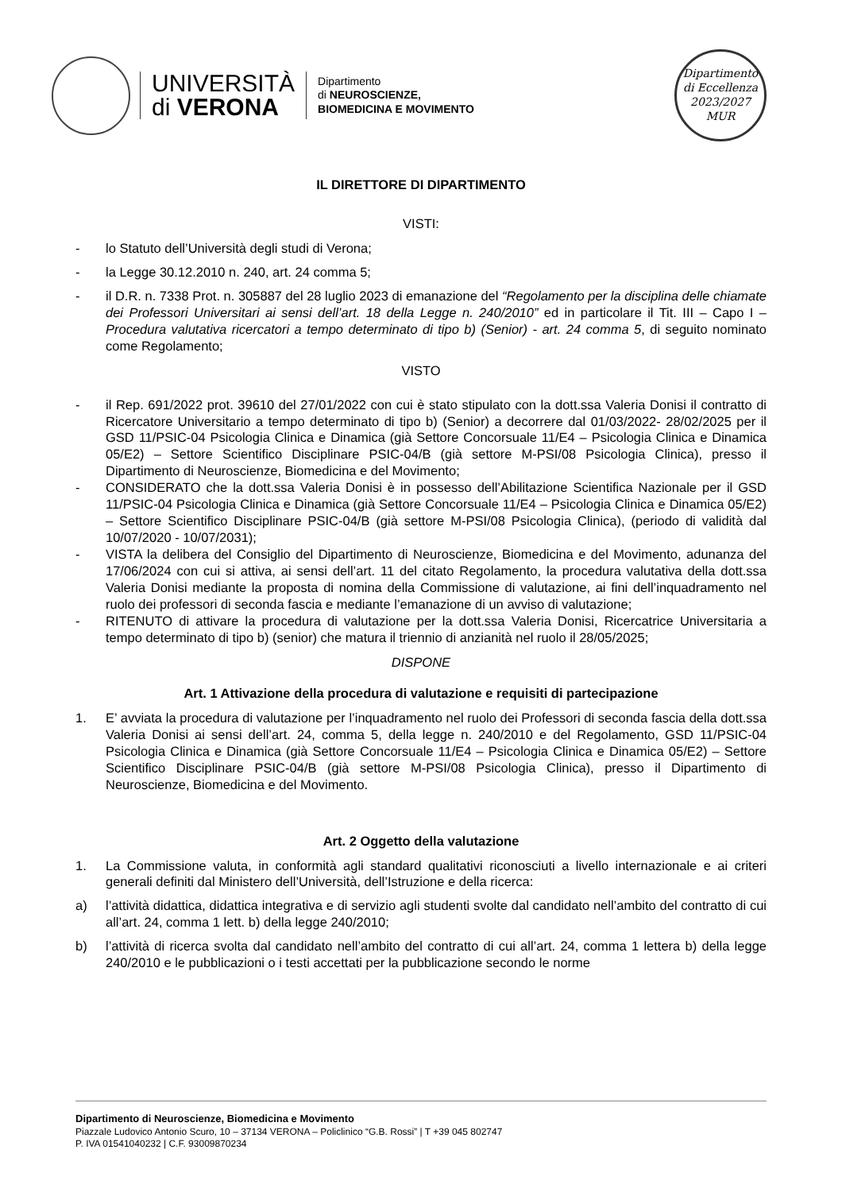UNIVERSITÀ
di VERONA
Dipartimento
di NEUROSCIENZE,
BIOMEDICINA E MOVIMENTO
Dipartimento
di Eccellenza
2023/2027 MUR
IL DIRETTORE DI DIPARTIMENTO
VISTI:
- lo Statuto dell’Università degli studi di Verona;
- la Legge 30.12.2010 n. 240, art. 24 comma 5;
- il D.R. n. 7338 Prot. n. 305887 del 28 luglio 2023 di emanazione del “Regolamento per la disciplina delle chiamate dei Professori Universitari ai sensi dell’art. 18 della Legge n. 240/2010” ed in particolare il Tit. III – Capo I – Procedura valutativa ricercatori a tempo determinato di tipo b) (Senior) - art. 24 comma 5, di seguito nominato come Regolamento;
VISTO
- il Rep. 691/2022 prot. 39610 del 27/01/2022 con cui è stato stipulato con la dott.ssa Valeria Donisi il contratto di Ricercatore Universitario a tempo determinato di tipo b) (Senior) a decorrere dal 01/03/2022- 28/02/2025 per il GSD 11/PSIC-04 Psicologia Clinica e Dinamica (già Settore Concorsuale 11/E4 – Psicologia Clinica e Dinamica 05/E2) – Settore Scientifico Disciplinare PSIC-04/B (già settore M-PSI/08 Psicologia Clinica), presso il Dipartimento di Neuroscienze, Biomedicina e del Movimento;
- CONSIDERATO che la dott.ssa Valeria Donisi è in possesso dell’Abilitazione Scientifica Nazionale per il GSD 11/PSIC-04 Psicologia Clinica e Dinamica (già Settore Concorsuale 11/E4 – Psicologia Clinica e Dinamica 05/E2) – Settore Scientifico Disciplinare PSIC-04/B (già settore M-PSI/08 Psicologia Clinica), (periodo di validità dal 10/07/2020 - 10/07/2031);
- VISTA la delibera del Consiglio del Dipartimento di Neuroscienze, Biomedicina e del Movimento, adunanza del 17/06/2024 con cui si attiva, ai sensi dell’art. 11 del citato Regolamento, la procedura valutativa della dott.ssa Valeria Donisi mediante la proposta di nomina della Commissione di valutazione, ai fini dell’inquadramento nel ruolo dei professori di seconda fascia e mediante l’emanazione di un avviso di valutazione;
- RITENUTO di attivare la procedura di valutazione per la dott.ssa Valeria Donisi, Ricercatrice Universitaria a tempo determinato di tipo b) (senior) che matura il triennio di anzianità nel ruolo il 28/05/2025;
DISPONE
Art. 1 Attivazione della procedura di valutazione e requisiti di partecipazione
1. E’ avviata la procedura di valutazione per l’inquadramento nel ruolo dei Professori di seconda fascia della dott.ssa Valeria Donisi ai sensi dell’art. 24, comma 5, della legge n. 240/2010 e del Regolamento, GSD 11/PSIC-04 Psicologia Clinica e Dinamica (già Settore Concorsuale 11/E4 – Psicologia Clinica e Dinamica 05/E2) – Settore Scientifico Disciplinare PSIC-04/B (già settore M-PSI/08 Psicologia Clinica), presso il Dipartimento di Neuroscienze, Biomedicina e del Movimento.
Art. 2 Oggetto della valutazione
1. La Commissione valuta, in conformità agli standard qualitativi riconosciuti a livello internazionale e ai criteri generali definiti dal Ministero dell’Università, dell’Istruzione e della ricerca:
a) l’attività didattica, didattica integrativa e di servizio agli studenti svolte dal candidato nell’ambito del contratto di cui all’art. 24, comma 1 lett. b) della legge 240/2010;
b) l’attività di ricerca svolta dal candidato nell’ambito del contratto di cui all’art. 24, comma 1 lettera b) della legge 240/2010 e le pubblicazioni o i testi accettati per la pubblicazione secondo le norme
Dipartimento di Neuroscienze, Biomedicina e Movimento
Piazzale Ludovico Antonio Scuro, 10 – 37134 VERONA – Policlinico “G.B. Rossi” | T +39 045 802747
P. IVA 01541040232 | C.F. 93009870234